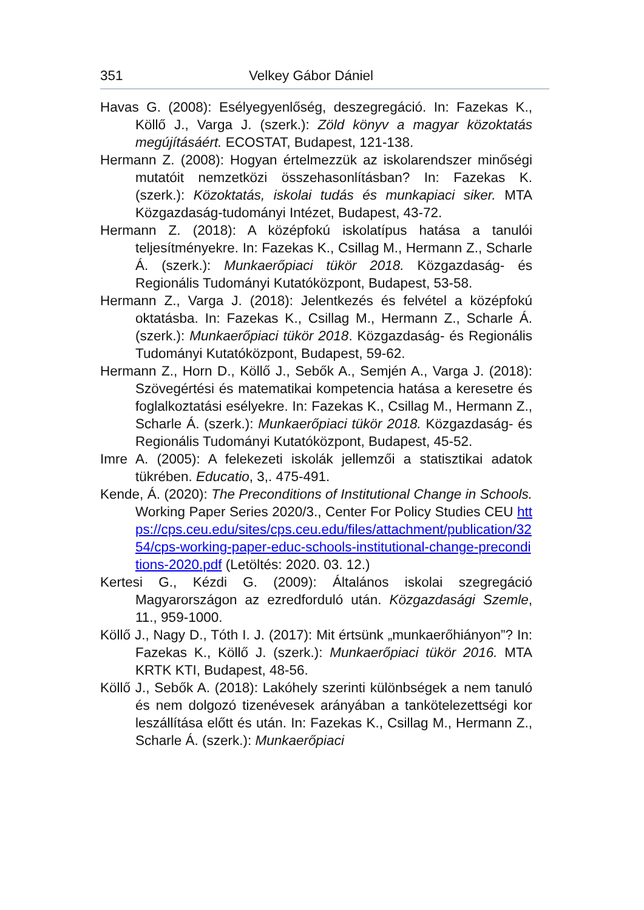351 Velkey Gábor Dániel
Havas G. (2008): Esélyegyenlőség, deszegregáció. In: Fazekas K., Köllő J., Varga J. (szerk.): Zöld könyv a magyar közoktatás megújításáért. ECOSTAT, Budapest, 121-138.
Hermann Z. (2008): Hogyan értelmezzük az iskolarendszer minőségi mutatóit nemzetközi összehasonlításban? In: Fazekas K. (szerk.): Közoktatás, iskolai tudás és munkapiaci siker. MTA Közgazdaság-tudományi Intézet, Budapest, 43-72.
Hermann Z. (2018): A középfokú iskolatípus hatása a tanulói teljesítményekre. In: Fazekas K., Csillag M., Hermann Z., Scharle Á. (szerk.): Munkaerőpiaci tükör 2018. Közgazdaság- és Regionális Tudományi Kutatóközpont, Budapest, 53-58.
Hermann Z., Varga J. (2018): Jelentkezés és felvétel a középfokú oktatásba. In: Fazekas K., Csillag M., Hermann Z., Scharle Á. (szerk.): Munkaerőpiaci tükör 2018. Közgazdaság- és Regionális Tudományi Kutatóközpont, Budapest, 59-62.
Hermann Z., Horn D., Köllő J., Sebők A., Semjén A., Varga J. (2018): Szövegértési és matematikai kompetencia hatása a keresetre és foglalkoztatási esélyekre. In: Fazekas K., Csillag M., Hermann Z., Scharle Á. (szerk.): Munkaerőpiaci tükör 2018. Közgazdaság- és Regionális Tudományi Kutatóközpont, Budapest, 45-52.
Imre A. (2005): A felekezeti iskolák jellemzői a statisztikai adatok tükrében. Educatio, 3,. 475-491.
Kende, Á. (2020): The Preconditions of Institutional Change in Schools. Working Paper Series 2020/3., Center For Policy Studies CEU https://cps.ceu.edu/sites/cps.ceu.edu/files/attachment/publication/3254/cps-working-paper-educ-schools-institutional-change-preconditions-2020.pdf (Letöltés: 2020. 03. 12.)
Kertesi G., Kézdi G. (2009): Általános iskolai szegregáció Magyarországon az ezredforduló után. Közgazdasági Szemle, 11., 959-1000.
Köllő J., Nagy D., Tóth I. J. (2017): Mit értsünk „munkaerőhiányon”? In: Fazekas K., Köllő J. (szerk.): Munkaerőpiaci tükör 2016. MTA KRTK KTI, Budapest, 48-56.
Köllő J., Sebők A. (2018): Lakóhely szerinti különbségek a nem tanuló és nem dolgozó tizenévesek arányában a tankötelezettségi kor leszállítása előtt és után. In: Fazekas K., Csillag M., Hermann Z., Scharle Á. (szerk.): Munkaerőpiaci